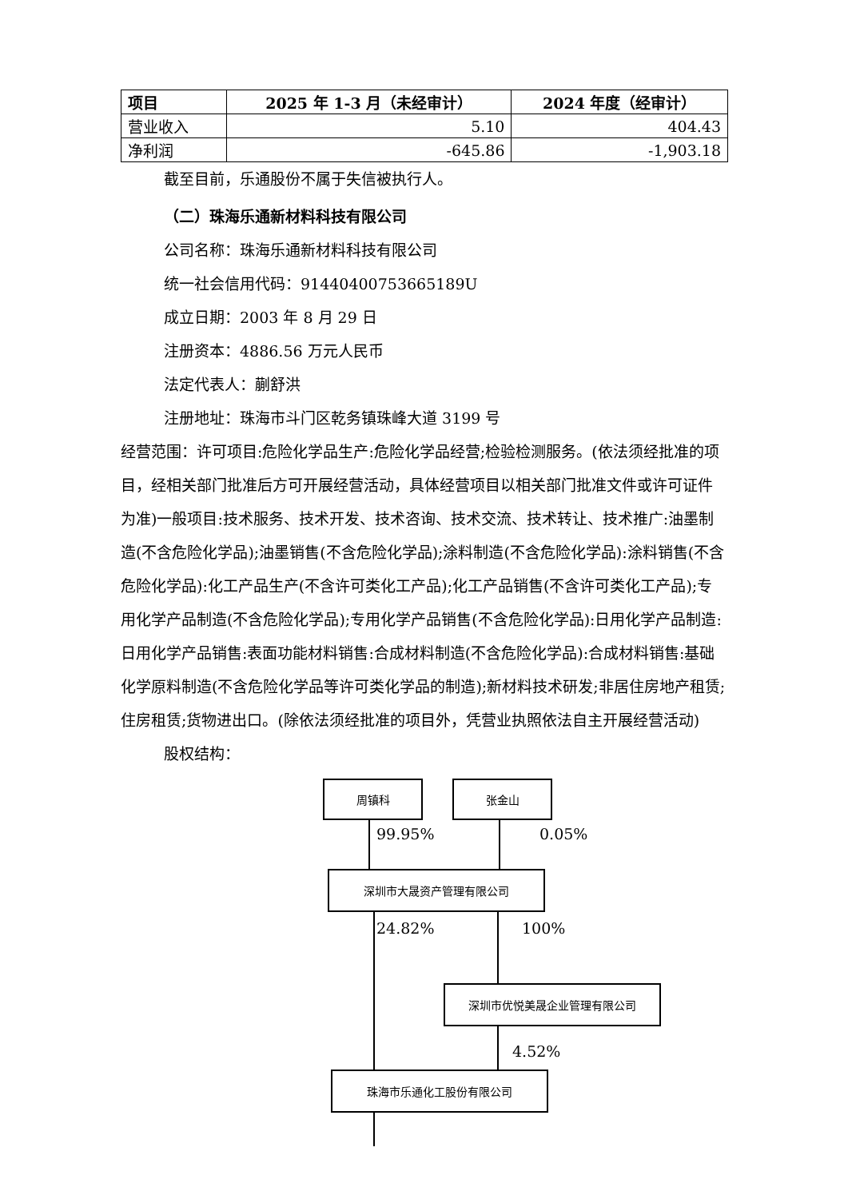| 项目 | 2025 年 1-3 月（未经审计） | 2024 年度（经审计） |
| --- | --- | --- |
| 营业收入 | 5.10 | 404.43 |
| 净利润 | -645.86 | -1,903.18 |
截至目前，乐通股份不属于失信被执行人。
（二）珠海乐通新材料科技有限公司
公司名称：珠海乐通新材料科技有限公司
统一社会信用代码：91440400753665189U
成立日期：2003 年 8 月 29 日
注册资本：4886.56 万元人民币
法定代表人：蒯舒洪
注册地址：珠海市斗门区乾务镇珠峰大道 3199 号
经营范围：许可项目:危险化学品生产:危险化学品经营;检验检测服务。(依法须经批准的项目，经相关部门批准后方可开展经营活动，具体经营项目以相关部门批准文件或许可证件为准)一般项目:技术服务、技术开发、技术咨询、技术交流、技术转让、技术推广:油墨制造(不含危险化学品);油墨销售(不含危险化学品);涂料制造(不含危险化学品):涂料销售(不含危险化学品):化工产品生产(不含许可类化工产品);化工产品销售(不含许可类化工产品);专用化学产品制造(不含危险化学品);专用化学产品销售(不含危险化学品):日用化学产品制造:日用化学产品销售:表面功能材料销售:合成材料制造(不含危险化学品):合成材料销售:基础化学原料制造(不含危险化学品等许可类化学品的制造);新材料技术研发;非居住房地产租赁;住房租赁;货物进出口。(除依法须经批准的项目外，凭营业执照依法自主开展经营活动)
股权结构：
周镇科 张金山
99.95% 0.05%
深圳市大晟资产管理有限公司
24.82% 100%
深圳市优悦美晟企业管理有限公司
4.52%
珠海市乐通化工股份有限公司